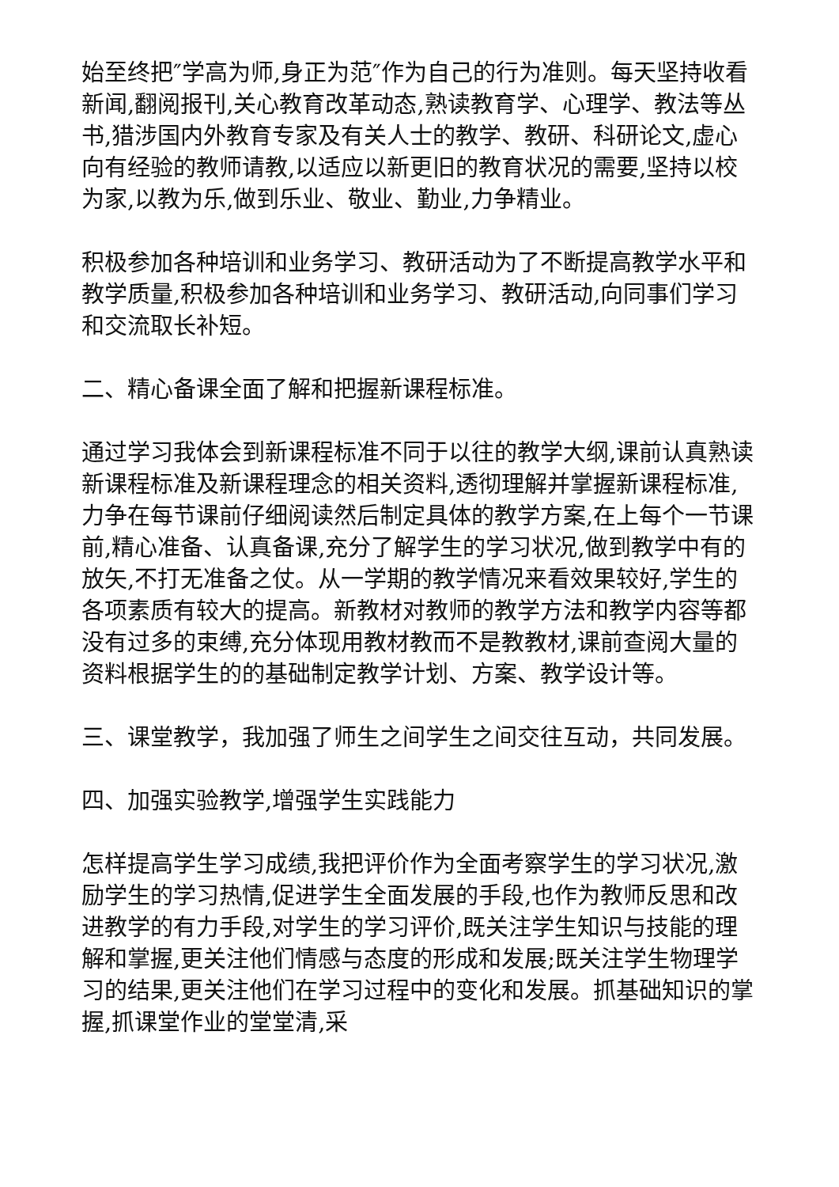始至终把″学高为师,身正为范″作为自己的行为准则。每天坚持收看新闻,翻阅报刊,关心教育改革动态,熟读教育学、心理学、教法等丛书,猎涉国内外教育专家及有关人士的教学、教研、科研论文,虚心向有经验的教师请教,以适应以新更旧的教育状况的需要,坚持以校为家,以教为乐,做到乐业、敬业、勤业,力争精业。
积极参加各种培训和业务学习、教研活动为了不断提高教学水平和教学质量,积极参加各种培训和业务学习、教研活动,向同事们学习和交流取长补短。
二、精心备课全面了解和把握新课程标准。
通过学习我体会到新课程标准不同于以往的教学大纲,课前认真熟读新课程标准及新课程理念的相关资料,透彻理解并掌握新课程标准,力争在每节课前仔细阅读然后制定具体的教学方案,在上每个一节课前,精心准备、认真备课,充分了解学生的学习状况,做到教学中有的放矢,不打无准备之仗。从一学期的教学情况来看效果较好,学生的各项素质有较大的提高。新教材对教师的教学方法和教学内容等都没有过多的束缚,充分体现用教材教而不是教教材,课前查阅大量的资料根据学生的的基础制定教学计划、方案、教学设计等。
三、课堂教学，我加强了师生之间学生之间交往互动，共同发展。
四、加强实验教学,增强学生实践能力
怎样提高学生学习成绩,我把评价作为全面考察学生的学习状况,激励学生的学习热情,促进学生全面发展的手段,也作为教师反思和改进教学的有力手段,对学生的学习评价,既关注学生知识与技能的理解和掌握,更关注他们情感与态度的形成和发展;既关注学生物理学习的结果,更关注他们在学习过程中的变化和发展。抓基础知识的掌握,抓课堂作业的堂堂清,采